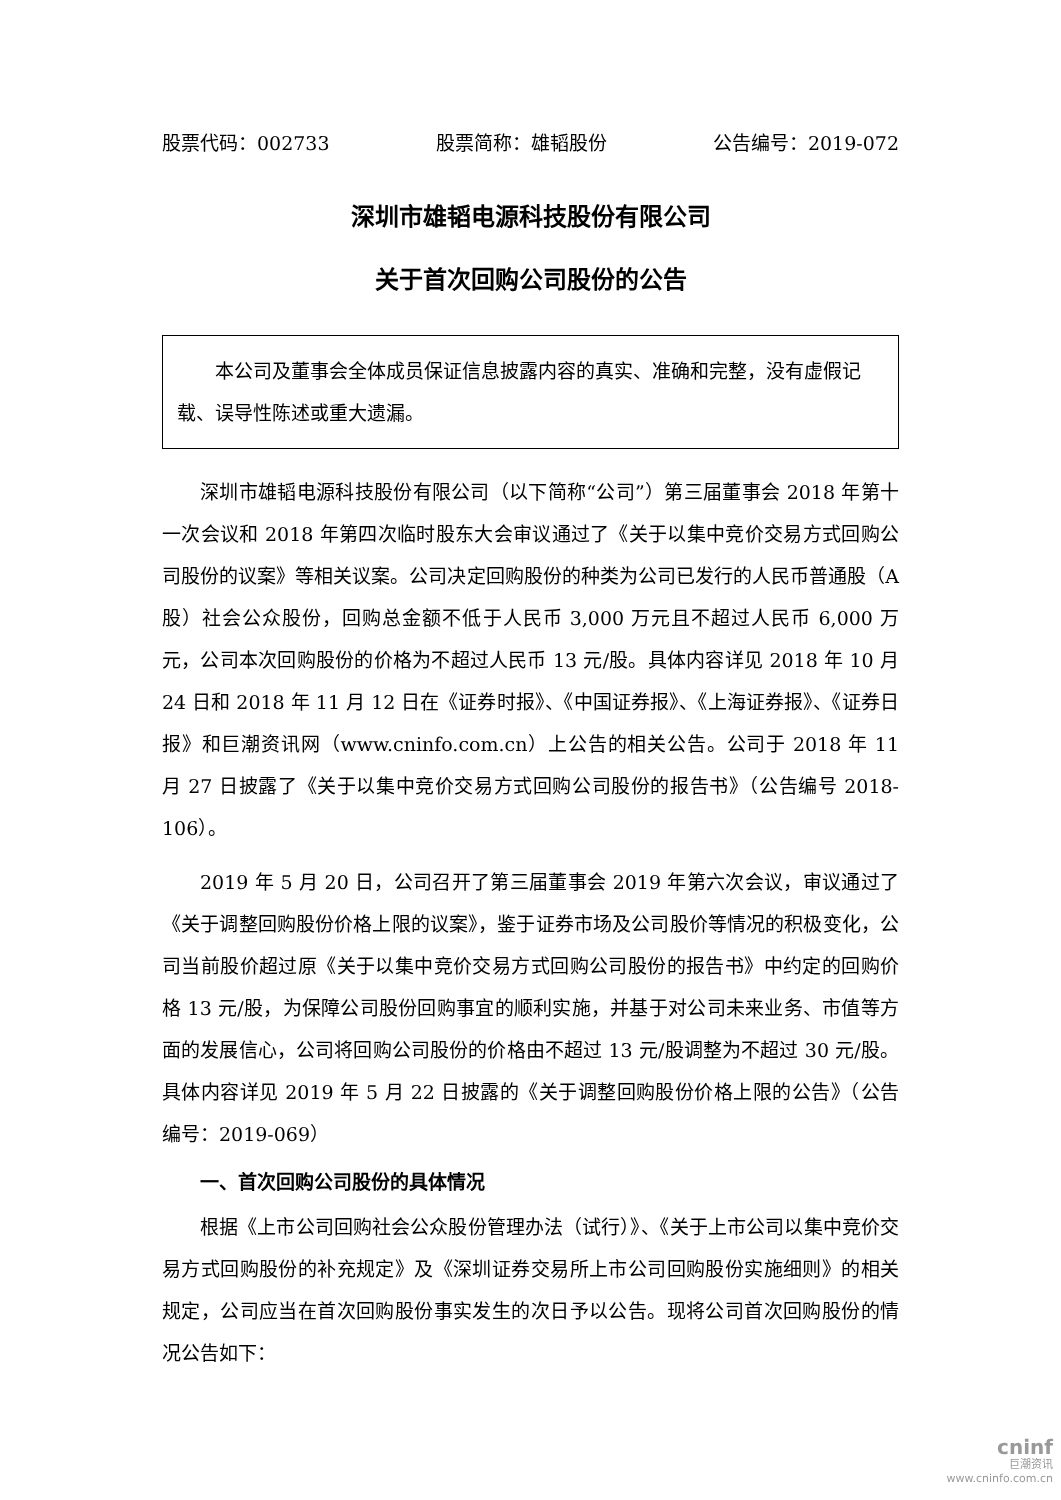股票代码：002733 股票简称：雄韬股份 公告编号：2019-072
深圳市雄韬电源科技股份有限公司
关于首次回购公司股份的公告
本公司及董事会全体成员保证信息披露内容的真实、准确和完整，没有虚假记载、误导性陈述或重大遗漏。
深圳市雄韬电源科技股份有限公司（以下简称“公司”）第三届董事会 2018 年第十一次会议和 2018 年第四次临时股东大会审议通过了《关于以集中竞价交易方式回购公司股份的议案》等相关议案。公司决定回购股份的种类为公司已发行的人民币普通股（A 股）社会公众股份，回购总金额不低于人民币 3,000 万元且不超过人民币 6,000 万元，公司本次回购股份的价格为不超过人民币 13 元/股。具体内容详见 2018 年 10 月 24 日和 2018 年 11 月 12 日在《证券时报》、《中国证券报》、《上海证券报》、《证券日报》和巨潮资讯网（www.cninfo.com.cn）上公告的相关公告。公司于 2018 年 11 月 27 日披露了《关于以集中竞价交易方式回购公司股份的报告书》（公告编号 2018-106）。
2019 年 5 月 20 日，公司召开了第三届董事会 2019 年第六次会议，审议通过了《关于调整回购股份价格上限的议案》，鉴于证券市场及公司股价等情况的积极变化，公司当前股价超过原《关于以集中竞价交易方式回购公司股份的报告书》中约定的回购价格 13 元/股，为保障公司股份回购事宜的顺利实施，并基于对公司未来业务、市值等方面的发展信心，公司将回购公司股份的价格由不超过 13 元/股调整为不超过 30 元/股。具体内容详见 2019 年 5 月 22 日披露的《关于调整回购股份价格上限的公告》（公告编号：2019-069）
一、首次回购公司股份的具体情况
根据《上市公司回购社会公众股份管理办法（试行）》、《关于上市公司以集中竞价交易方式回购股份的补充规定》及《深圳证券交易所上市公司回购股份实施细则》的相关规定，公司应当在首次回购股份事实发生的次日予以公告。现将公司首次回购股份的情况公告如下：
cninf
巨潮资讯
www.cninfo.com.cn